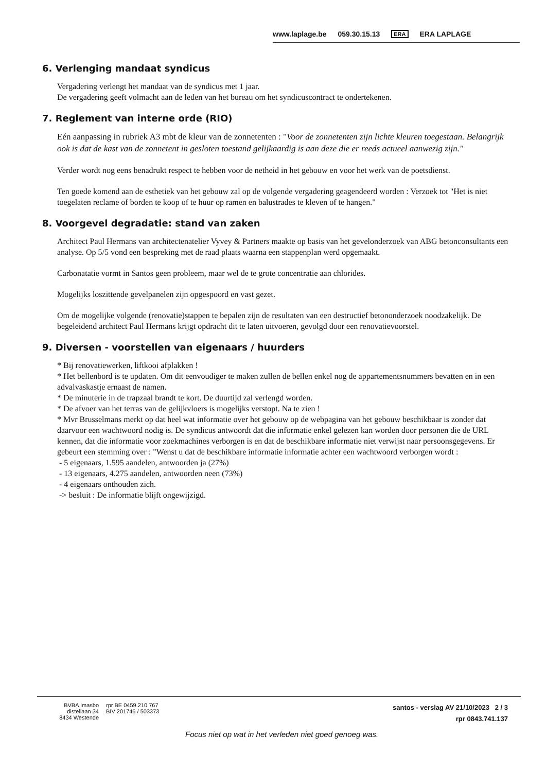www.laplage.be 059.30.15.13 ERA ERA LAPLAGE
6. Verlenging mandaat syndicus
Vergadering verlengt het mandaat van de syndicus met 1 jaar.
De vergadering geeft volmacht aan de leden van het bureau om het syndicuscontract te ondertekenen.
7. Reglement van interne orde (RIO)
Eén aanpassing in rubriek A3 mbt de kleur van de zonnetenten : "Voor de zonnetenten zijn lichte kleuren toegestaan. Belangrijk ook is dat de kast van de zonnetent in gesloten toestand gelijkaardig is aan deze die er reeds actueel aanwezig zijn."
Verder wordt nog eens benadrukt respect te hebben voor de netheid in het gebouw en voor het werk van de poetsdienst.
Ten goede komend aan de esthetiek van het gebouw zal op de volgende vergadering geagendeerd worden : Verzoek tot "Het is niet toegelaten reclame of borden te koop of te huur op ramen en balustrades te kleven of te hangen."
8. Voorgevel degradatie: stand van zaken
Architect Paul Hermans van architectenatelier Vyvey & Partners maakte op basis van het gevelonderzoek van ABG betonconsultants een analyse. Op 5/5 vond een bespreking met de raad plaats waarna een stappenplan werd opgemaakt.
Carbonatatie vormt in Santos geen probleem, maar wel de te grote concentratie aan chlorides.
Mogelijks loszittende gevelpanelen zijn opgespoord en vast gezet.
Om de mogelijke volgende (renovatie)stappen te bepalen zijn de resultaten van een destructief betononderzoek noodzakelijk. De begeleidend architect Paul Hermans krijgt opdracht dit te laten uitvoeren, gevolgd door een renovatievoorstel.
9. Diversen - voorstellen van eigenaars / huurders
* Bij renovatiewerken, liftkooi afplakken !
* Het bellenbord is te updaten. Om dit eenvoudiger te maken zullen de bellen enkel nog de appartementsnummers bevatten en in een advalvaskastje ernaast de namen.
* De minuterie in de trapzaal brandt te kort. De duurtijd zal verlengd worden.
* De afvoer van het terras van de gelijkvloers is mogelijks verstopt. Na te zien !
* Mvr Brusselmans merkt op dat heel wat informatie over het gebouw op de webpagina van het gebouw beschikbaar is zonder dat daarvoor een wachtwoord nodig is. De syndicus antwoordt dat die informatie enkel gelezen kan worden door personen die de URL kennen, dat die informatie voor zoekmachines verborgen is en dat de beschikbare informatie niet verwijst naar persoonsgegevens. Er gebeurt een stemming over : "Wenst u dat de beschikbare informatie informatie achter een wachtwoord verborgen wordt :
- 5 eigenaars, 1.595 aandelen, antwoorden ja (27%)
- 13 eigenaars, 4.275 aandelen, antwoorden neen (73%)
- 4 eigenaars onthouden zich.
-> besluit : De informatie blijft ongewijzigd.
BVBA Imasbo
distellaan 34
8434 Westende
rpr BE 0459.210.767
BIV 201746 / 503373
santos - verslag AV 21/10/2023 2 / 3
rpr 0843.741.137
Focus niet op wat in het verleden niet goed genoeg was.